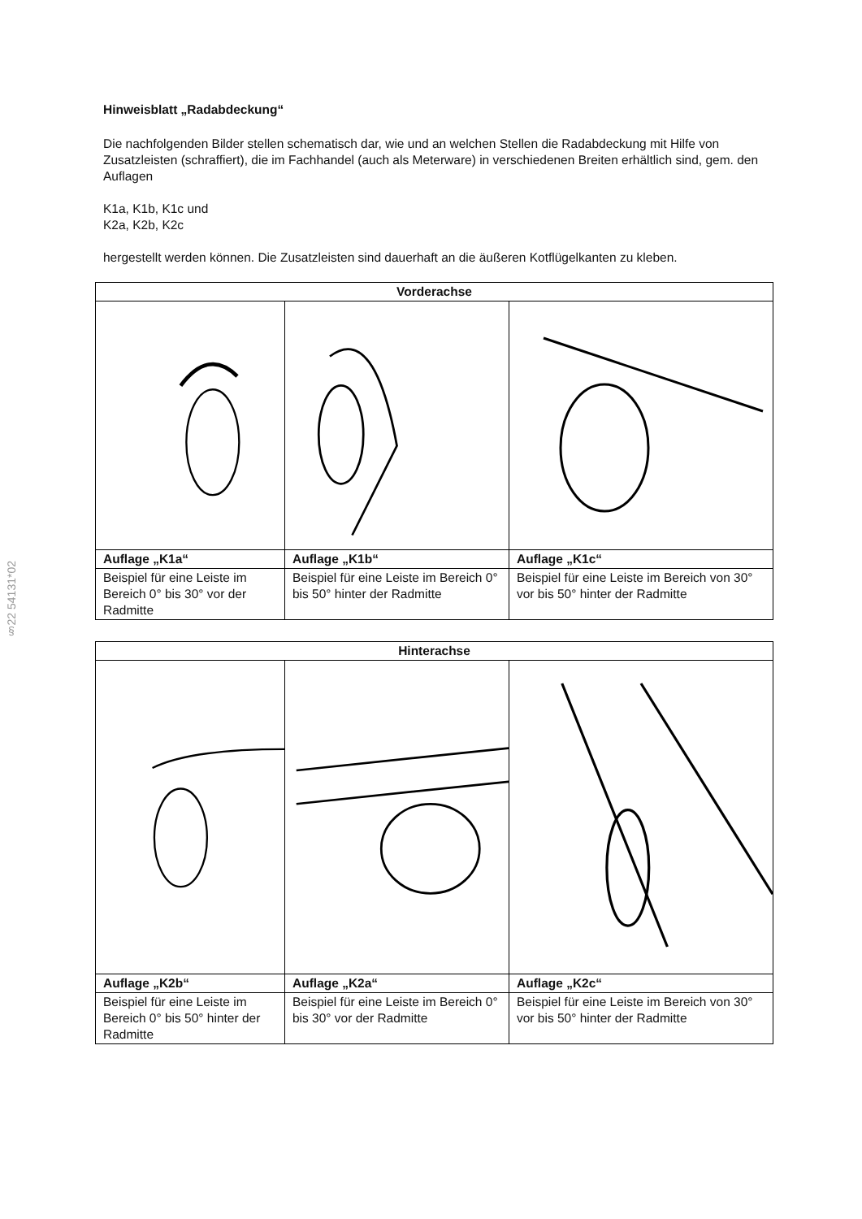§22 54131*02
Hinweisblatt „Radabdeckung“
Die nachfolgenden Bilder stellen schematisch dar, wie und an welchen Stellen die Radabdeckung mit Hilfe von Zusatzleisten (schraffiert), die im Fachhandel (auch als Meterware) in verschiedenen Breiten erhältlich sind, gem. den Auflagen
K1a, K1b, K1c und
K2a, K2b, K2c
hergestellt werden können. Die Zusatzleisten sind dauerhaft an die äußeren Kotflügelkanten zu kleben.
| Vorderachse | | |
| --- | --- | --- |
| Auflage „K1a“ | Auflage „K1b“ | Auflage „K1c“ |
| Beispiel für eine Leiste im Bereich 0° bis 30° vor der Radmitte | Beispiel für eine Leiste im Bereich 0° bis 50° hinter der Radmitte | Beispiel für eine Leiste im Bereich von 30° vor bis 50° hinter der Radmitte |
| Hinterachse | | |
| --- | --- | --- |
| Auflage „K2b“ | Auflage „K2a“ | Auflage „K2c“ |
| Beispiel für eine Leiste im Bereich 0° bis 50° hinter der Radmitte | Beispiel für eine Leiste im Bereich 0° bis 30° vor der Radmitte | Beispiel für eine Leiste im Bereich von 30° vor bis 50° hinter der Radmitte |